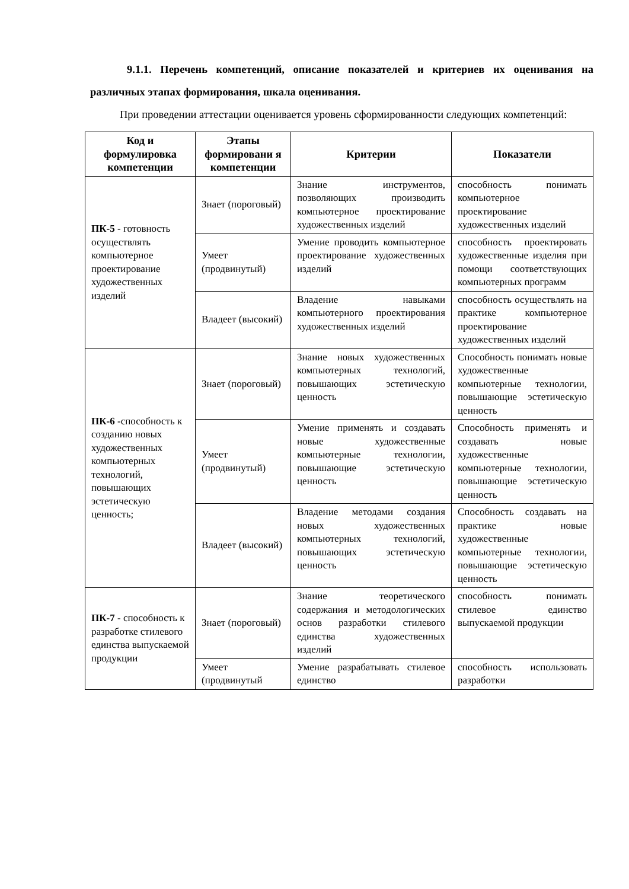9.1.1. Перечень компетенций, описание показателей и критериев их оценивания на различных этапах формирования, шкала оценивания.
При проведении аттестации оценивается уровень сформированности следующих компетенций:
| Код и формулировка компетенции | Этапы формировани я компетенции | Критерии | Показатели |
| --- | --- | --- | --- |
| ПК-5 - готовность осуществлять компьютерное проектирование художественных изделий | Знает (пороговый) | Знание инструментов, позволяющих производить компьютерное проектирование художественных изделий | способность понимать компьютерное проектирование художественных изделий |
| | Умеет (продвинутый) | Умение проводить компьютерное проектирование художественных изделий | способность проектировать художественные изделия при помощи соответствующих компьютерных программ |
| | Владеет (высокий) | Владение навыками компьютерного проектирования художественных изделий | способность осуществлять на практике компьютерное проектирование художественных изделий |
| ПК-6 -способность к созданию новых художественных компьютерных технологий, повышающих эстетическую ценность; | Знает (пороговый) | Знание новых художественных компьютерных технологий, повышающих эстетическую ценность | Способность понимать новые художественные компьютерные технологии, повышающие эстетическую ценность |
| | Умеет (продвинутый) | Умение применять и создавать новые художественные компьютерные технологии, повышающие эстетическую ценность | Способность применять и создавать новые художественные компьютерные технологии, повышающие эстетическую ценность |
| | Владеет (высокий) | Владение методами создания новых художественных компьютерных технологий, повышающих эстетическую ценность | Способность создавать на практике новые художественные компьютерные технологии, повышающие эстетическую ценность |
| ПК-7 - способность к разработке стилевого единства выпускаемой продукции | Знает (пороговый) | Знание теоретического содержания и методологических основ разработки стилевого единства художественных изделий | способность понимать стилевое единство выпускаемой продукции |
| | Умеет (продвинутый | Умение разрабатывать стилевое единство | способность использовать разработки |